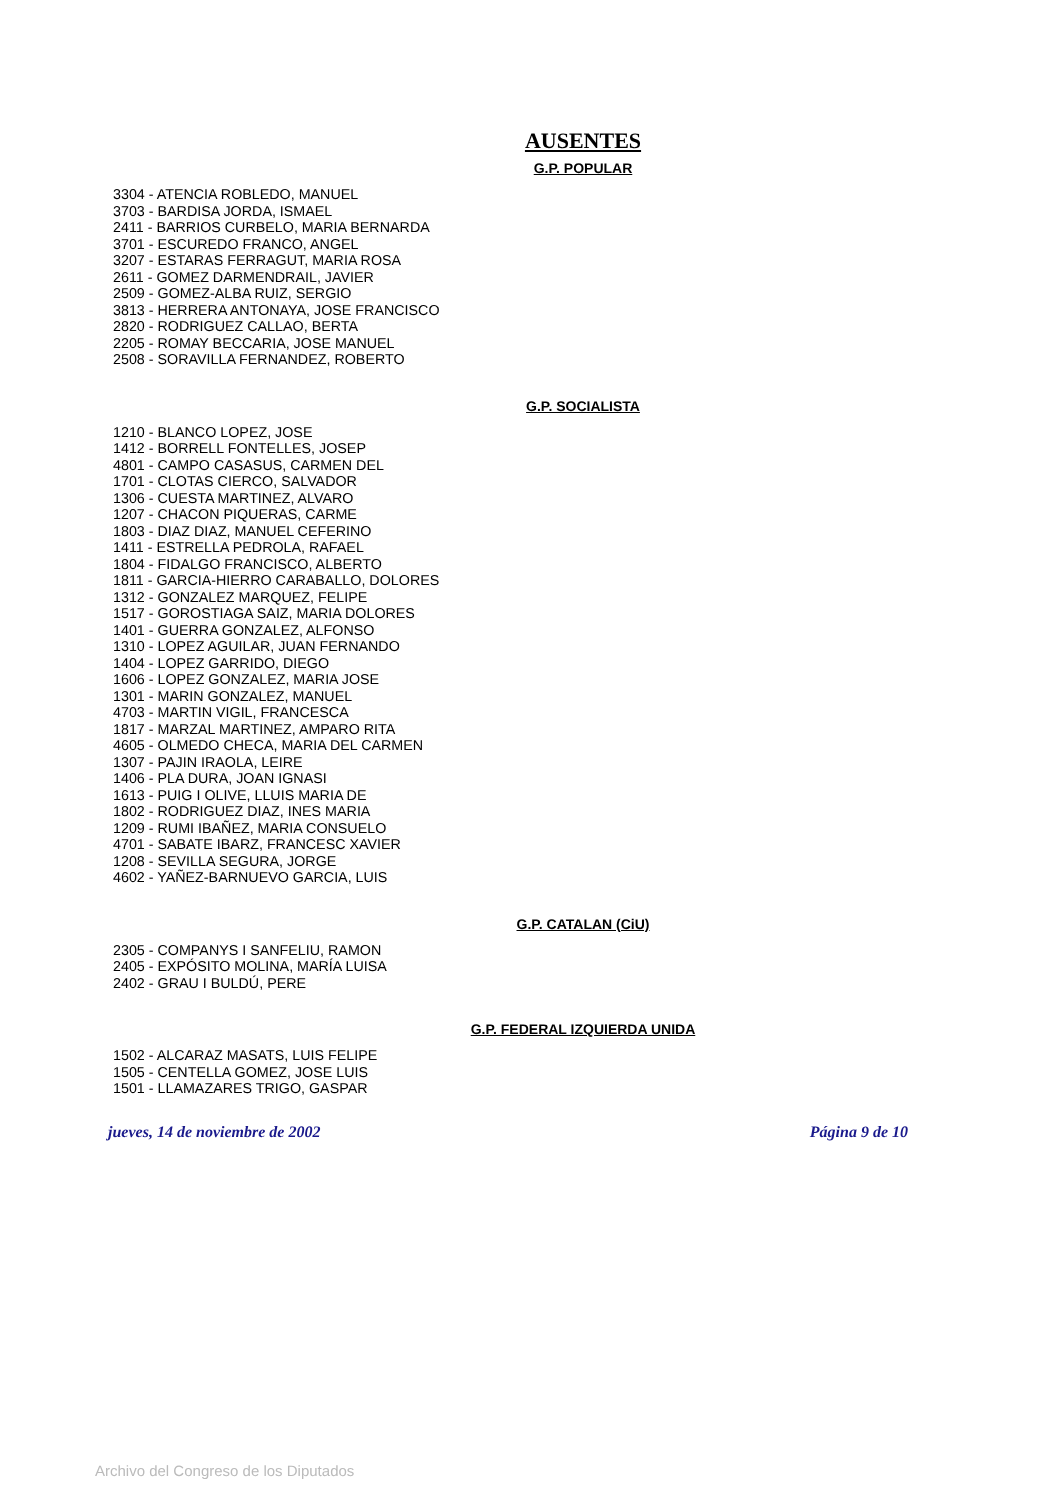AUSENTES
G.P. POPULAR
3304 - ATENCIA ROBLEDO, MANUEL
3703 - BARDISA JORDA, ISMAEL
2411 - BARRIOS CURBELO, MARIA BERNARDA
3701 - ESCUREDO FRANCO, ANGEL
3207 - ESTARAS FERRAGUT, MARIA ROSA
2611 - GOMEZ DARMENDRAIL, JAVIER
2509 - GOMEZ-ALBA RUIZ, SERGIO
3813 - HERRERA ANTONAYA, JOSE FRANCISCO
2820 - RODRIGUEZ CALLAO, BERTA
2205 - ROMAY BECCARIA, JOSE MANUEL
2508 - SORAVILLA FERNANDEZ, ROBERTO
G.P. SOCIALISTA
1210 - BLANCO LOPEZ, JOSE
1412 - BORRELL FONTELLES, JOSEP
4801 - CAMPO CASASUS, CARMEN DEL
1701 - CLOTAS CIERCO, SALVADOR
1306 - CUESTA MARTINEZ, ALVARO
1207 - CHACON PIQUERAS, CARME
1803 - DIAZ DIAZ, MANUEL CEFERINO
1411 - ESTRELLA PEDROLA, RAFAEL
1804 - FIDALGO FRANCISCO, ALBERTO
1811 - GARCIA-HIERRO CARABALLO, DOLORES
1312 - GONZALEZ MARQUEZ, FELIPE
1517 - GOROSTIAGA SAIZ, MARIA DOLORES
1401 - GUERRA GONZALEZ, ALFONSO
1310 - LOPEZ AGUILAR, JUAN FERNANDO
1404 - LOPEZ GARRIDO, DIEGO
1606 - LOPEZ GONZALEZ, MARIA JOSE
1301 - MARIN GONZALEZ, MANUEL
4703 - MARTIN VIGIL, FRANCESCA
1817 - MARZAL MARTINEZ, AMPARO RITA
4605 - OLMEDO CHECA, MARIA DEL CARMEN
1307 - PAJIN IRAOLA, LEIRE
1406 - PLA DURA, JOAN IGNASI
1613 - PUIG I OLIVE, LLUIS MARIA DE
1802 - RODRIGUEZ DIAZ, INES MARIA
1209 - RUMI IBAÑEZ, MARIA CONSUELO
4701 - SABATE IBARZ, FRANCESC XAVIER
1208 - SEVILLA SEGURA, JORGE
4602 - YAÑEZ-BARNUEVO GARCIA, LUIS
G.P. CATALAN (CiU)
2305 - COMPANYS I SANFELIU, RAMON
2405 - EXPÓSITO MOLINA, MARÍA LUISA
2402 - GRAU I BULDÚ, PERE
G.P. FEDERAL IZQUIERDA UNIDA
1502 - ALCARAZ MASATS, LUIS FELIPE
1505 - CENTELLA GOMEZ, JOSE LUIS
1501 - LLAMAZARES TRIGO, GASPAR
jueves, 14 de noviembre de 2002 Página 9 de 10
Archivo del Congreso de los Diputados